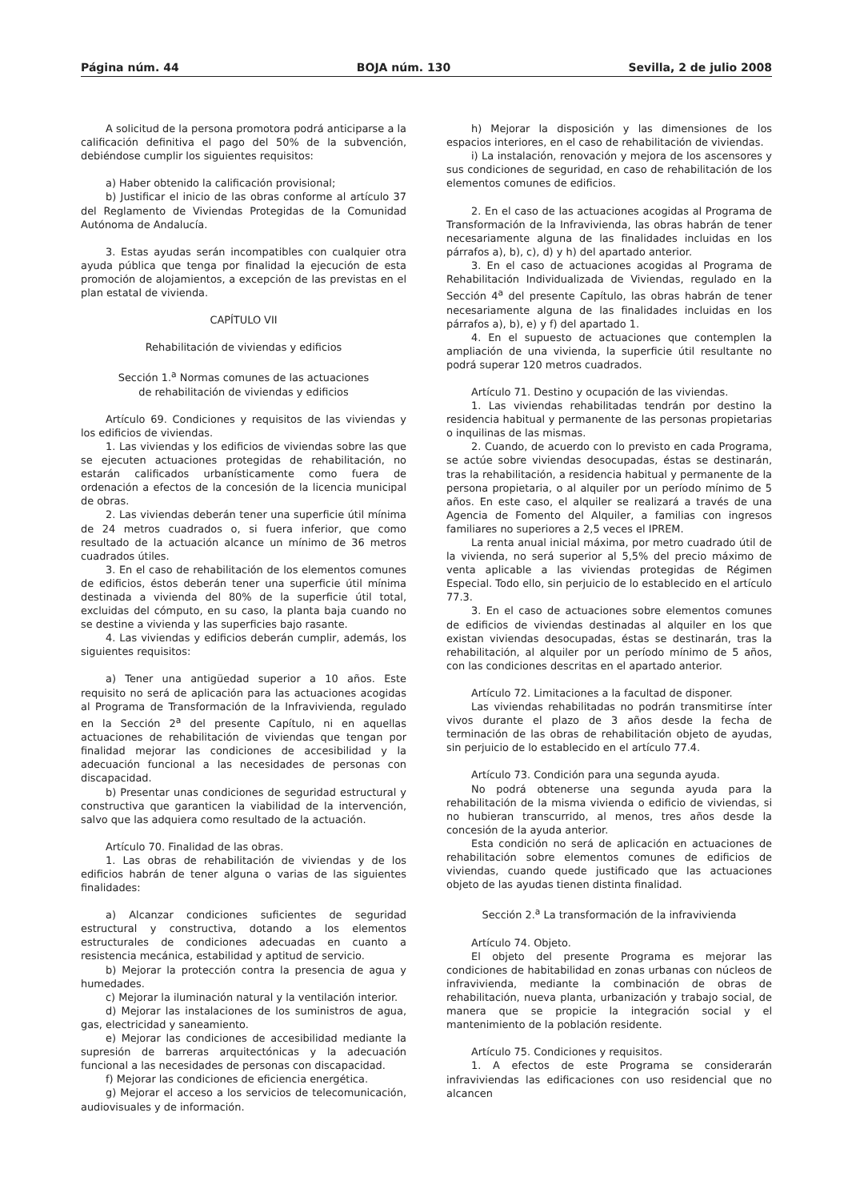Página núm. 44 BOJA núm. 130 Sevilla, 2 de julio 2008
A solicitud de la persona promotora podrá anticiparse a la calificación definitiva el pago del 50% de la subvención, debiéndose cumplir los siguientes requisitos:
a) Haber obtenido la calificación provisional;
b) Justificar el inicio de las obras conforme al artículo 37 del Reglamento de Viviendas Protegidas de la Comunidad Autónoma de Andalucía.
3. Estas ayudas serán incompatibles con cualquier otra ayuda pública que tenga por finalidad la ejecución de esta promoción de alojamientos, a excepción de las previstas en el plan estatal de vivienda.
CAPÍTULO VII
Rehabilitación de viviendas y edificios
Sección 1.<sup>a</sup> Normas comunes de las actuaciones
de rehabilitación de viviendas y edificios
Artículo 69. Condiciones y requisitos de las viviendas y los edificios de viviendas.
1. Las viviendas y los edificios de viviendas sobre las que se ejecuten actuaciones protegidas de rehabilitación, no estarán calificados urbanísticamente como fuera de ordenación a efectos de la concesión de la licencia municipal de obras.
2. Las viviendas deberán tener una superficie útil mínima de 24 metros cuadrados o, si fuera inferior, que como resultado de la actuación alcance un mínimo de 36 metros cuadrados útiles.
3. En el caso de rehabilitación de los elementos comunes de edificios, éstos deberán tener una superficie útil mínima destinada a vivienda del 80% de la superficie útil total, excluidas del cómputo, en su caso, la planta baja cuando no se destine a vivienda y las superficies bajo rasante.
4. Las viviendas y edificios deberán cumplir, además, los siguientes requisitos:
a) Tener una antigüedad superior a 10 años. Este requisito no será de aplicación para las actuaciones acogidas al Programa de Transformación de la Infravivienda, regulado en la Sección 2<sup>a</sup> del presente Capítulo, ni en aquellas actuaciones de rehabilitación de viviendas que tengan por finalidad mejorar las condiciones de accesibilidad y la adecuación funcional a las necesidades de personas con discapacidad.
b) Presentar unas condiciones de seguridad estructural y constructiva que garanticen la viabilidad de la intervención, salvo que las adquiera como resultado de la actuación.
Artículo 70. Finalidad de las obras.
1. Las obras de rehabilitación de viviendas y de los edificios habrán de tener alguna o varias de las siguientes finalidades:
a) Alcanzar condiciones suficientes de seguridad estructural y constructiva, dotando a los elementos estructurales de condiciones adecuadas en cuanto a resistencia mecánica, estabilidad y aptitud de servicio.
b) Mejorar la protección contra la presencia de agua y humedades.
c) Mejorar la iluminación natural y la ventilación interior.
d) Mejorar las instalaciones de los suministros de agua, gas, electricidad y saneamiento.
e) Mejorar las condiciones de accesibilidad mediante la supresión de barreras arquitectónicas y la adecuación funcional a las necesidades de personas con discapacidad.
f) Mejorar las condiciones de eficiencia energética.
g) Mejorar el acceso a los servicios de telecomunicación, audiovisuales y de información.
h) Mejorar la disposición y las dimensiones de los espacios interiores, en el caso de rehabilitación de viviendas.
i) La instalación, renovación y mejora de los ascensores y sus condiciones de seguridad, en caso de rehabilitación de los elementos comunes de edificios.
2. En el caso de las actuaciones acogidas al Programa de Transformación de la Infravivienda, las obras habrán de tener necesariamente alguna de las finalidades incluidas en los párrafos a), b), c), d) y h) del apartado anterior.
3. En el caso de actuaciones acogidas al Programa de Rehabilitación Individualizada de Viviendas, regulado en la Sección 4<sup>a</sup> del presente Capítulo, las obras habrán de tener necesariamente alguna de las finalidades incluidas en los párrafos a), b), e) y f) del apartado 1.
4. En el supuesto de actuaciones que contemplen la ampliación de una vivienda, la superficie útil resultante no podrá superar 120 metros cuadrados.
Artículo 71. Destino y ocupación de las viviendas.
1. Las viviendas rehabilitadas tendrán por destino la residencia habitual y permanente de las personas propietarias o inquilinas de las mismas.
2. Cuando, de acuerdo con lo previsto en cada Programa, se actúe sobre viviendas desocupadas, éstas se destinarán, tras la rehabilitación, a residencia habitual y permanente de la persona propietaria, o al alquiler por un período mínimo de 5 años. En este caso, el alquiler se realizará a través de una Agencia de Fomento del Alquiler, a familias con ingresos familiares no superiores a 2,5 veces el IPREM.
La renta anual inicial máxima, por metro cuadrado útil de la vivienda, no será superior al 5,5% del precio máximo de venta aplicable a las viviendas protegidas de Régimen Especial. Todo ello, sin perjuicio de lo establecido en el artículo 77.3.
3. En el caso de actuaciones sobre elementos comunes de edificios de viviendas destinadas al alquiler en los que existan viviendas desocupadas, éstas se destinarán, tras la rehabilitación, al alquiler por un período mínimo de 5 años, con las condiciones descritas en el apartado anterior.
Artículo 72. Limitaciones a la facultad de disponer.
Las viviendas rehabilitadas no podrán transmitirse ínter vivos durante el plazo de 3 años desde la fecha de terminación de las obras de rehabilitación objeto de ayudas, sin perjuicio de lo establecido en el artículo 77.4.
Artículo 73. Condición para una segunda ayuda.
No podrá obtenerse una segunda ayuda para la rehabilitación de la misma vivienda o edificio de viviendas, si no hubieran transcurrido, al menos, tres años desde la concesión de la ayuda anterior.
Esta condición no será de aplicación en actuaciones de rehabilitación sobre elementos comunes de edificios de viviendas, cuando quede justificado que las actuaciones objeto de las ayudas tienen distinta finalidad.
Sección 2.<sup>a</sup> La transformación de la infravivienda
Artículo 74. Objeto.
El objeto del presente Programa es mejorar las condiciones de habitabilidad en zonas urbanas con núcleos de infravivienda, mediante la combinación de obras de rehabilitación, nueva planta, urbanización y trabajo social, de manera que se propicie la integración social y el mantenimiento de la población residente.
Artículo 75. Condiciones y requisitos.
1. A efectos de este Programa se considerarán infraviviendas las edificaciones con uso residencial que no alcancen